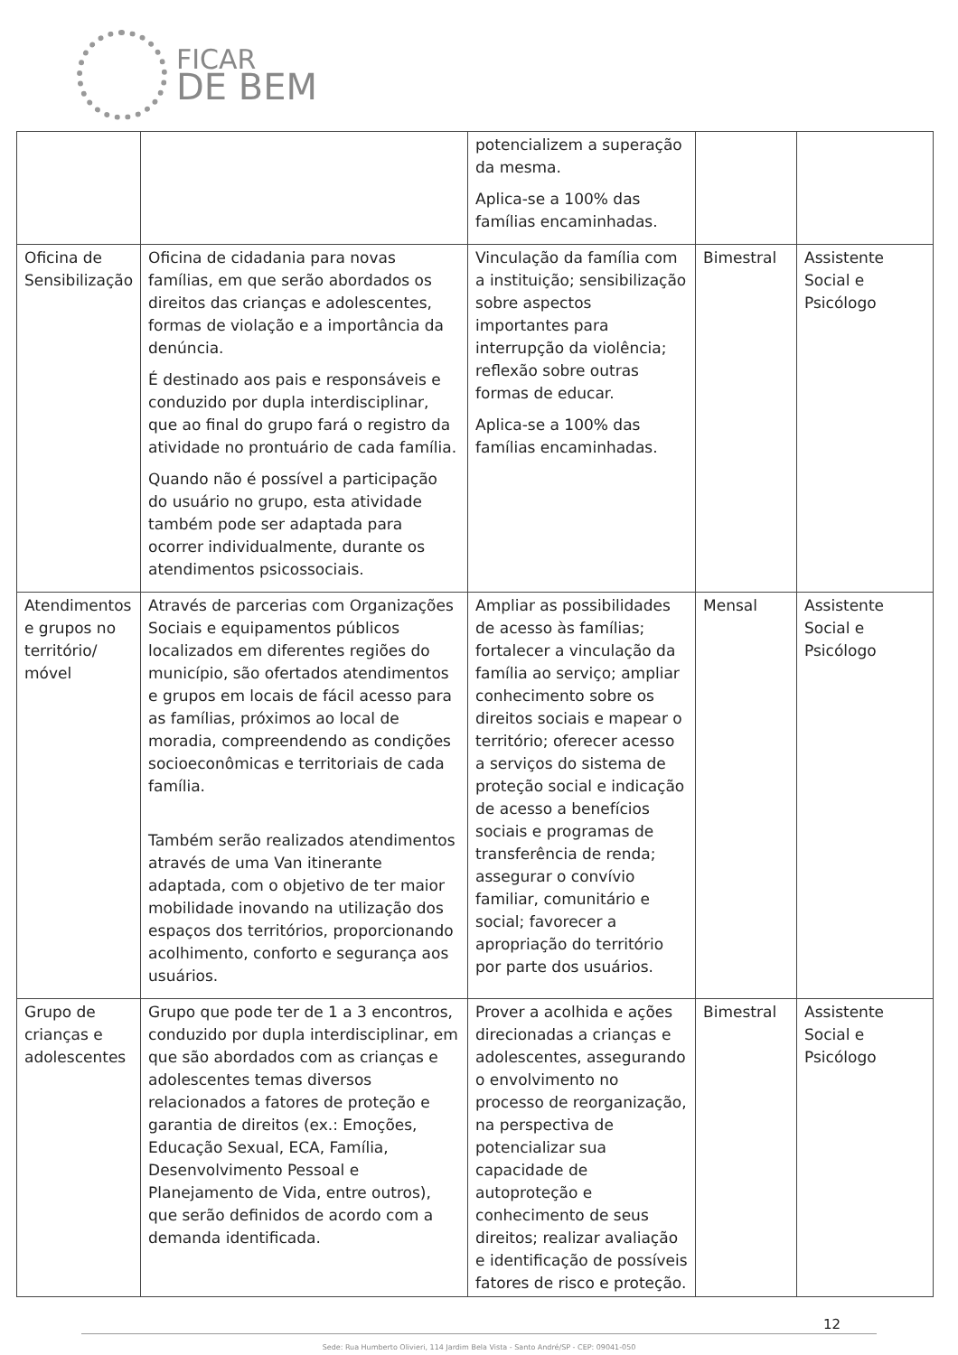FICAR
DE BEM
| | | potencializem a superação da mesma. Aplica-se a 100% das famílias encaminhadas. | | |
| Oficina de Sensibilização | Oficina de cidadania para novas famílias, em que serão abordados os direitos das crianças e adolescentes, formas de violação e a importância da denúncia. É destinado aos pais e responsáveis e conduzido por dupla interdisciplinar, que ao final do grupo fará o registro da atividade no prontuário de cada família. Quando não é possível a participação do usuário no grupo, esta atividade também pode ser adaptada para ocorrer individualmente, durante os atendimentos psicossociais. | Vinculação da família com a instituição; sensibilização sobre aspectos importantes para interrupção da violência; reflexão sobre outras formas de educar. Aplica-se a 100% das famílias encaminhadas. | Bimestral | Assistente Social e Psicólogo |
| Atendimentos e grupos no território/ móvel | Através de parcerias com Organizações Sociais e equipamentos públicos localizados em diferentes regiões do município, são ofertados atendimentos e grupos em locais de fácil acesso para as famílias, próximos ao local de moradia, compreendendo as condições socioeconômicas e territoriais de cada família. Também serão realizados atendimentos através de uma Van itinerante adaptada, com o objetivo de ter maior mobilidade inovando na utilização dos espaços dos territórios, proporcionando acolhimento, conforto e segurança aos usuários. | Ampliar as possibilidades de acesso às famílias; fortalecer a vinculação da família ao serviço; ampliar conhecimento sobre os direitos sociais e mapear o território; oferecer acesso a serviços do sistema de proteção social e indicação de acesso a benefícios sociais e programas de transferência de renda; assegurar o convívio familiar, comunitário e social; favorecer a apropriação do território por parte dos usuários. | Mensal | Assistente Social e Psicólogo |
| Grupo de crianças e adolescentes | Grupo que pode ter de 1 a 3 encontros, conduzido por dupla interdisciplinar, em que são abordados com as crianças e adolescentes temas diversos relacionados a fatores de proteção e garantia de direitos (ex.: Emoções, Educação Sexual, ECA, Família, Desenvolvimento Pessoal e Planejamento de Vida, entre outros), que serão definidos de acordo com a demanda identificada. | Prover a acolhida e ações direcionadas a crianças e adolescentes, assegurando o envolvimento no processo de reorganização, na perspectiva de potencializar sua capacidade de autoproteção e conhecimento de seus direitos; realizar avaliação e identificação de possíveis fatores de risco e proteção. | Bimestral | Assistente Social e Psicólogo |
12
Sede: Rua Humberto Olivieri, 114 Jardim Bela Vista - Santo André/SP - CEP: 09041-050